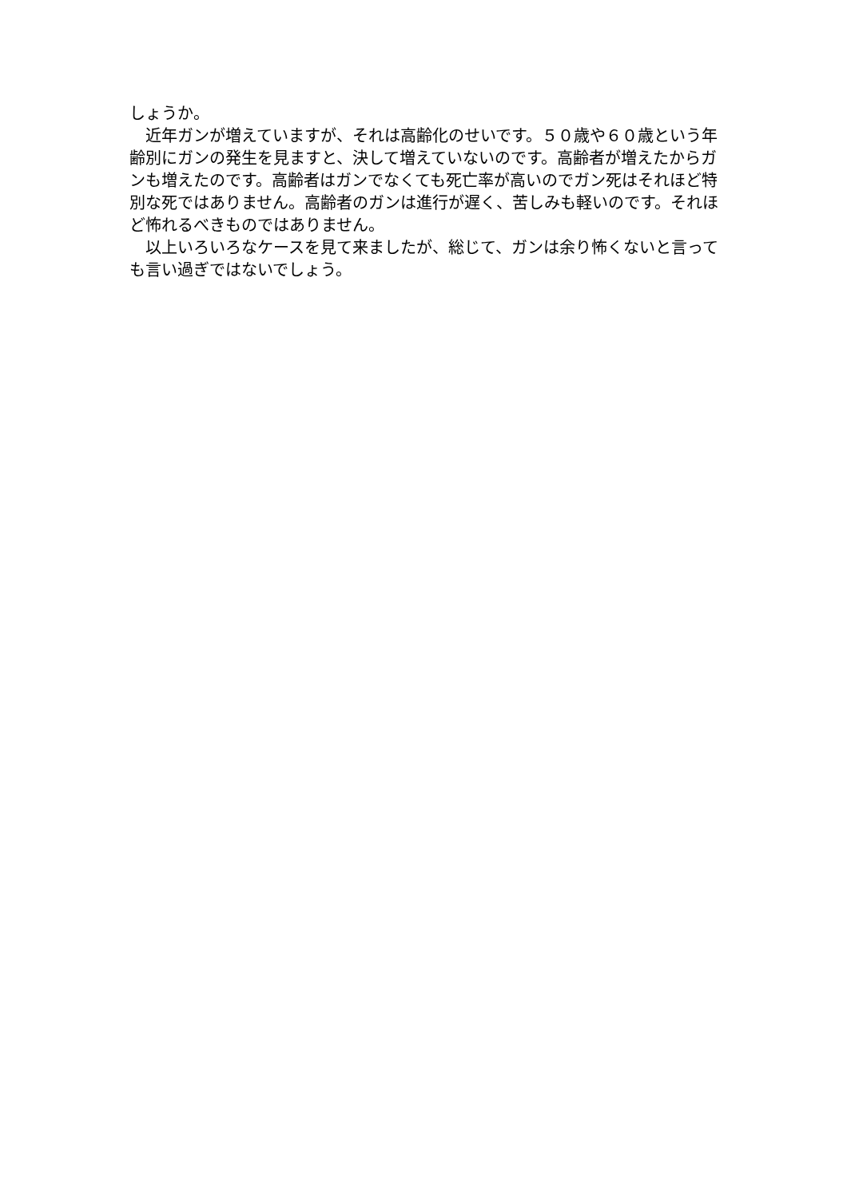しょうか。
　近年ガンが増えていますが、それは高齢化のせいです。５０歳や６０歳という年齢別にガンの発生を見ますと、決して増えていないのです。高齢者が増えたからガンも増えたのです。高齢者はガンでなくても死亡率が高いのでガン死はそれほど特別な死ではありません。高齢者のガンは進行が遅く、苦しみも軽いのです。それほど怖れるべきものではありません。
　以上いろいろなケースを見て来ましたが、総じて、ガンは余り怖くないと言っても言い過ぎではないでしょう。